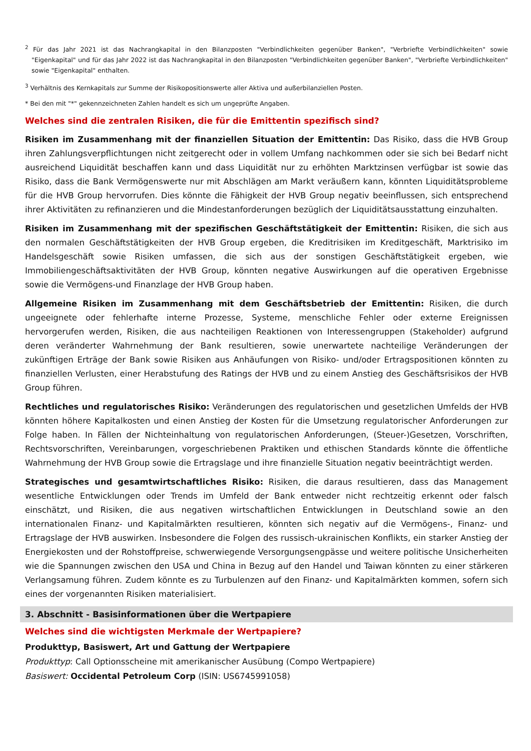<sup>2</sup> Für das Jahr 2021 ist das Nachrangkapital in den Bilanzposten "Verbindlichkeiten gegenüber Banken", "Verbriefte Verbindlichkeiten" sowie "Eigenkapital" und für das Jahr 2022 ist das Nachrangkapital in den Bilanzposten "Verbindlichkeiten gegenüber Banken", "Verbriefte Verbindlichkeiten" sowie "Eigenkapital" enthalten.
<sup>3</sup> Verhältnis des Kernkapitals zur Summe der Risikopositionswerte aller Aktiva und außerbilanziellen Posten.
* Bei den mit "*" gekennzeichneten Zahlen handelt es sich um ungeprüfte Angaben.
Welches sind die zentralen Risiken, die für die Emittentin spezifisch sind?
Risiken im Zusammenhang mit der finanziellen Situation der Emittentin: Das Risiko, dass die HVB Group ihren Zahlungsverpflichtungen nicht zeitgerecht oder in vollem Umfang nachkommen oder sie sich bei Bedarf nicht ausreichend Liquidität beschaffen kann und dass Liquidität nur zu erhöhten Marktzinsen verfügbar ist sowie das Risiko, dass die Bank Vermögenswerte nur mit Abschlägen am Markt veräußern kann, könnten Liquiditätsprobleme für die HVB Group hervorrufen. Dies könnte die Fähigkeit der HVB Group negativ beeinflussen, sich entsprechend ihrer Aktivitäten zu refinanzieren und die Mindestanforderungen bezüglich der Liquiditätsausstattung einzuhalten.
Risiken im Zusammenhang mit der spezifischen Geschäftstätigkeit der Emittentin: Risiken, die sich aus den normalen Geschäftstätigkeiten der HVB Group ergeben, die Kreditrisiken im Kreditgeschäft, Marktrisiko im Handelsgeschäft sowie Risiken umfassen, die sich aus der sonstigen Geschäftstätigkeit ergeben, wie Immobiliengeschäftsaktivitäten der HVB Group, könnten negative Auswirkungen auf die operativen Ergebnisse sowie die Vermögens-und Finanzlage der HVB Group haben.
Allgemeine Risiken im Zusammenhang mit dem Geschäftsbetrieb der Emittentin: Risiken, die durch ungeeignete oder fehlerhafte interne Prozesse, Systeme, menschliche Fehler oder externe Ereignissen hervorgerufen werden, Risiken, die aus nachteiligen Reaktionen von Interessengruppen (Stakeholder) aufgrund deren veränderter Wahrnehmung der Bank resultieren, sowie unerwartete nachteilige Veränderungen der zukünftigen Erträge der Bank sowie Risiken aus Anhäufungen von Risiko- und/oder Ertragspositionen könnten zu finanziellen Verlusten, einer Herabstufung des Ratings der HVB und zu einem Anstieg des Geschäftsrisikos der HVB Group führen.
Rechtliches und regulatorisches Risiko: Veränderungen des regulatorischen und gesetzlichen Umfelds der HVB könnten höhere Kapitalkosten und einen Anstieg der Kosten für die Umsetzung regulatorischer Anforderungen zur Folge haben. In Fällen der Nichteinhaltung von regulatorischen Anforderungen, (Steuer-)Gesetzen, Vorschriften, Rechtsvorschriften, Vereinbarungen, vorgeschriebenen Praktiken und ethischen Standards könnte die öffentliche Wahrnehmung der HVB Group sowie die Ertragslage und ihre finanzielle Situation negativ beeinträchtigt werden.
Strategisches und gesamtwirtschaftliches Risiko: Risiken, die daraus resultieren, dass das Management wesentliche Entwicklungen oder Trends im Umfeld der Bank entweder nicht rechtzeitig erkennt oder falsch einschätzt, und Risiken, die aus negativen wirtschaftlichen Entwicklungen in Deutschland sowie an den internationalen Finanz- und Kapitalmärkten resultieren, könnten sich negativ auf die Vermögens-, Finanz- und Ertragslage der HVB auswirken. Insbesondere die Folgen des russisch-ukrainischen Konflikts, ein starker Anstieg der Energiekosten und der Rohstoffpreise, schwerwiegende Versorgungsengpässe und weitere politische Unsicherheiten wie die Spannungen zwischen den USA und China in Bezug auf den Handel und Taiwan könnten zu einer stärkeren Verlangsamung führen. Zudem könnte es zu Turbulenzen auf den Finanz- und Kapitalmärkten kommen, sofern sich eines der vorgenannten Risiken materialisiert.
3. Abschnitt - Basisinformationen über die Wertpapiere
Welches sind die wichtigsten Merkmale der Wertpapiere?
Produkttyp, Basiswert, Art und Gattung der Wertpapiere
Produkttyp: Call Optionsscheine mit amerikanischer Ausübung (Compo Wertpapiere)
Basiswert: Occidental Petroleum Corp (ISIN: US6745991058)